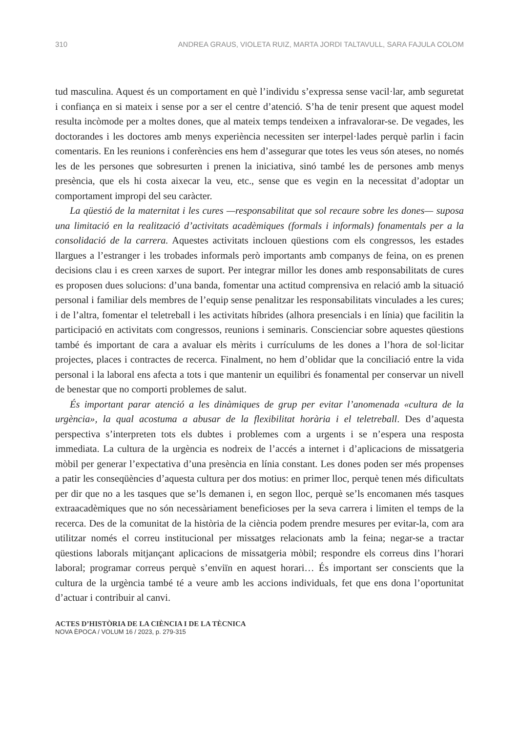310 ANDREA GRAUS, VIOLETA RUIZ, MARTA JORDI TALTAVULL, SARA FAJULA COLOM
tud masculina. Aquest és un comportament en què l’individu s’expressa sense vacil·lar, amb seguretat i confiança en si mateix i sense por a ser el centre d’atenció. S’ha de tenir present que aquest model resulta incòmode per a moltes dones, que al mateix temps tendeixen a infravalorar-se. De vegades, les doctorandes i les doctores amb menys experiència necessiten ser interpel·lades perquè parlin i facin comentaris. En les reunions i conferències ens hem d’assegurar que totes les veus són ateses, no només les de les persones que sobresurten i prenen la iniciativa, sinó també les de persones amb menys presència, que els hi costa aixecar la veu, etc., sense que es vegin en la necessitat d’adoptar un comportament impropi del seu caràcter.
La qüestió de la maternitat i les cures —responsabilitat que sol recaure sobre les dones— suposa una limitació en la realització d’activitats acadèmiques (formals i informals) fonamentals per a la consolidació de la carrera. Aquestes activitats inclouen qüestions com els congressos, les estades llargues a l’estranger i les trobades informals però importants amb companys de feina, on es prenen decisions clau i es creen xarxes de suport. Per integrar millor les dones amb responsabilitats de cures es proposen dues solucions: d’una banda, fomentar una actitud comprensiva en relació amb la situació personal i familiar dels membres de l’equip sense penalitzar les responsabilitats vinculades a les cures; i de l’altra, fomentar el teletreball i les activitats híbrides (alhora presencials i en línia) que facilitin la participació en activitats com congressos, reunions i seminaris. Conscienciar sobre aquestes qüestions també és important de cara a avaluar els mèrits i currículums de les dones a l’hora de sol·licitar projectes, places i contractes de recerca. Finalment, no hem d’oblidar que la conciliació entre la vida personal i la laboral ens afecta a tots i que mantenir un equilibri és fonamental per conservar un nivell de benestar que no comporti problemes de salut.
És important parar atenció a les dinàmiques de grup per evitar l’anomenada «cultura de la urgència», la qual acostuma a abusar de la flexibilitat horària i el teletreball. Des d’aquesta perspectiva s’interpreten tots els dubtes i problemes com a urgents i se n’espera una resposta immediata. La cultura de la urgència es nodreix de l’accés a internet i d’aplicacions de missatgeria mòbil per generar l’expectativa d’una presència en línia constant. Les dones poden ser més propenses a patir les conseqüències d’aquesta cultura per dos motius: en primer lloc, perquè tenen més dificultats per dir que no a les tasques que se’ls demanen i, en segon lloc, perquè se’ls encomanen més tasques extraacadèmiques que no són necessàriament beneficioses per la seva carrera i limiten el temps de la recerca. Des de la comunitat de la història de la ciència podem prendre mesures per evitar-la, com ara utilitzar només el correu institucional per missatges relacionats amb la feina; negar-se a tractar qüestions laborals mitjançant aplicacions de missatgeria mòbil; respondre els correus dins l’horari laboral; programar correus perquè s’enviïn en aquest horari… És important ser conscients que la cultura de la urgència també té a veure amb les accions individuals, fet que ens dona l’oportunitat d’actuar i contribuir al canvi.
ACTES D’HISTÒRIA DE LA CIÈNCIA I DE LA TÈCNICA
NOVA ÈPOCA / VOLUM 16 / 2023, p. 279-315